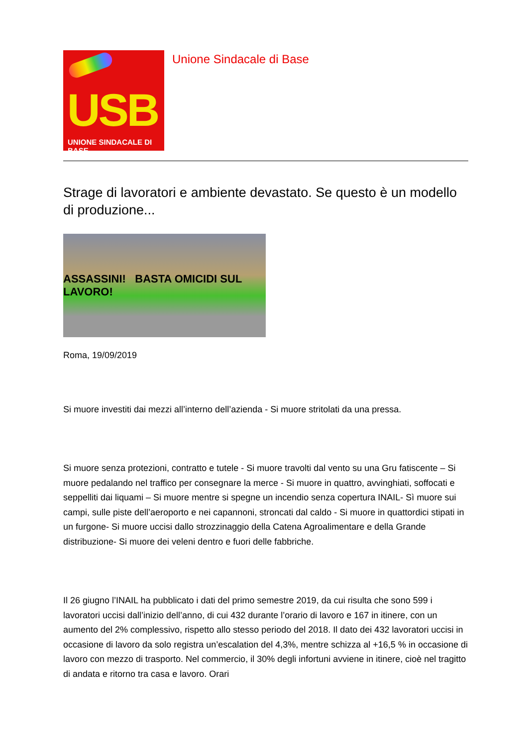USB
UNIONE SINDACALE DI BASE
Unione Sindacale di Base
Strage di lavoratori e ambiente devastato. Se questo è un modello di produzione...
ASSASSINI! BASTA OMICIDI SUL LAVORO!
Roma, 19/09/2019
Si muore investiti dai mezzi all’interno dell’azienda - Si muore stritolati da una pressa.
Si muore senza protezioni, contratto e tutele - Si muore travolti dal vento su una Gru fatiscente – Si muore pedalando nel traffico per consegnare la merce - Si muore in quattro, avvinghiati, soffocati e seppelliti dai liquami – Si muore mentre si spegne un incendio senza copertura INAIL- Sì muore sui campi, sulle piste dell’aeroporto e nei capannoni, stroncati dal caldo - Si muore in quattordici stipati in un furgone- Si muore uccisi dallo strozzinaggio della Catena Agroalimentare e della Grande distribuzione- Si muore dei veleni dentro e fuori delle fabbriche.
Il 26 giugno l’INAIL ha pubblicato i dati del primo semestre 2019, da cui risulta che sono 599 i lavoratori uccisi dall’inizio dell’anno, di cui 432 durante l’orario di lavoro e 167 in itinere, con un aumento del 2% complessivo, rispetto allo stesso periodo del 2018. Il dato dei 432 lavoratori uccisi in occasione di lavoro da solo registra un’escalation del 4,3%, mentre schizza al +16,5 % in occasione di lavoro con mezzo di trasporto. Nel commercio, il 30% degli infortuni avviene in itinere, cioè nel tragitto di andata e ritorno tra casa e lavoro. Orari